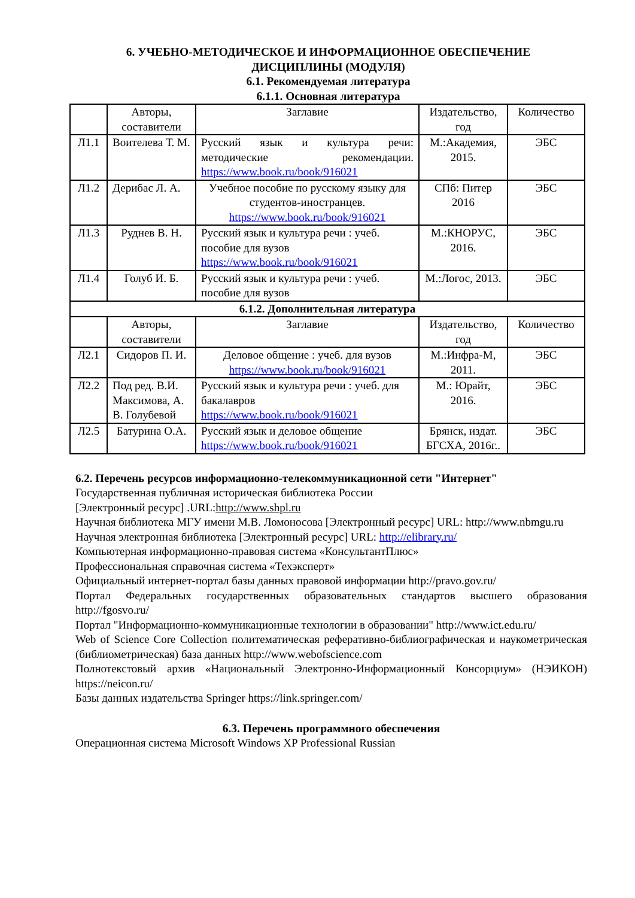6. УЧЕБНО-МЕТОДИЧЕСКОЕ И ИНФОРМАЦИОННОЕ ОБЕСПЕЧЕНИЕ
ДИСЦИПЛИНЫ (МОДУЛЯ)
6.1. Рекомендуемая литература
6.1.1. Основная литература
| | Авторы, составители | Заглавие | Издательство, год | Количество |
| --- | --- | --- | --- | --- |
| Л1.1 | Воителева Т. М. | Русский язык и культура речи: методические рекомендации. https://www.book.ru/book/916021 | М.:Академия, 2015. | ЭБС |
| Л1.2 | Дерибас Л. А. | Учебное пособие по русскому языку для студентов-иностранцев. https://www.book.ru/book/916021 | СПб: Питер 2016 | ЭБС |
| Л1.3 | Руднев В. Н. | Русский язык и культура речи : учеб. пособие для вузов https://www.book.ru/book/916021 | М.:КНОРУС, 2016. | ЭБС |
| Л1.4 | Голуб И. Б. | Русский язык и культура речи : учеб. пособие для вузов | М.:Логос, 2013. | ЭБС |
| 6.1.2. Дополнительная литература | | | | |
| | Авторы, составители | Заглавие | Издательство, год | Количество |
| Л2.1 | Сидоров П. И. | Деловое общение : учеб. для вузов https://www.book.ru/book/916021 | М.:Инфра-М, 2011. | ЭБС |
| Л2.2 | Под ред. В.И. Максимова, А. В. Голубевой | Русский язык и культура речи : учеб. для бакалавров https://www.book.ru/book/916021 | М.: Юрайт, 2016. | ЭБС |
| Л2.5 | Батурина О.А. | Русский язык и деловое общение https://www.book.ru/book/916021 | Брянск, издат. БГСХА, 2016г.. | ЭБС |
6.2. Перечень ресурсов информационно-телекоммуникационной сети "Интернет"
Государственная публичная историческая библиотека России
[Электронный ресурс] .URL:http://www.shpl.ru
Научная библиотека МГУ имени М.В. Ломоносова [Электронный ресурс] URL: http://www.nbmgu.ru
Научная электронная библиотека [Электронный ресурс] URL: http://elibrary.ru/
Компьютерная информационно-правовая система «КонсультантПлюс»
Профессиональная справочная система «Техэксперт»
Официальный интернет-портал базы данных правовой информации http://pravo.gov.ru/
Портал Федеральных государственных образовательных стандартов высшего образования http://fgosvo.ru/
Портал "Информационно-коммуникационные технологии в образовании" http://www.ict.edu.ru/
Web of Science Core Collection политематическая реферативно-библиографическая и наукометрическая (библиометрическая) база данных http://www.webofscience.com
Полнотекстовый архив «Национальный Электронно-Информационный Консорциум» (НЭИКОН) https://neicon.ru/
Базы данных издательства Springer https://link.springer.com/
6.3. Перечень программного обеспечения
Операционная система Microsoft Windows XP Professional Russian